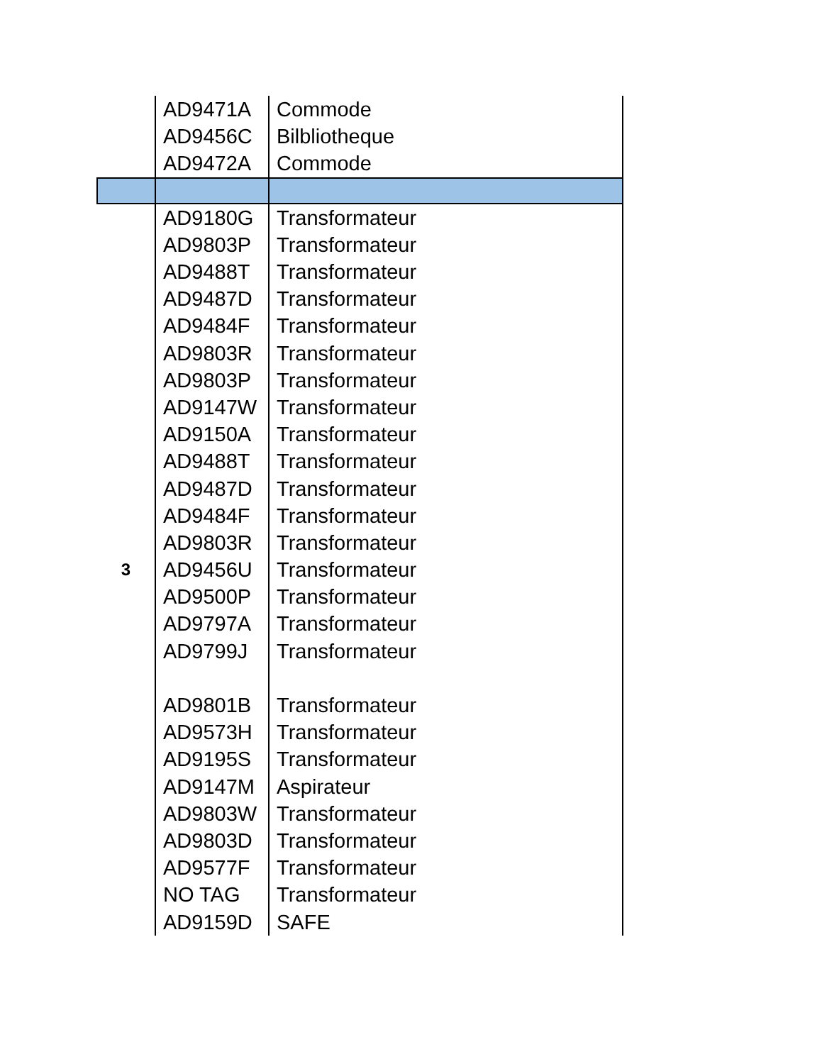| | AD9471A | Commode |
| | AD9456C | Bilbliotheque |
| | AD9472A | Commode |
| | AD9180G | Transformateur |
| | AD9803P | Transformateur |
| | AD9488T | Transformateur |
| | AD9487D | Transformateur |
| | AD9484F | Transformateur |
| | AD9803R | Transformateur |
| | AD9803P | Transformateur |
| | AD9147W | Transformateur |
| | AD9150A | Transformateur |
| | AD9488T | Transformateur |
| | AD9487D | Transformateur |
| | AD9484F | Transformateur |
| | AD9803R | Transformateur |
| 3 | AD9456U | Transformateur |
| | AD9500P | Transformateur |
| | AD9797A | Transformateur |
| | AD9799J | Transformateur |
| | AD9801B | Transformateur |
| | AD9573H | Transformateur |
| | AD9195S | Transformateur |
| | AD9147M | Aspirateur |
| | AD9803W | Transformateur |
| | AD9803D | Transformateur |
| | AD9577F | Transformateur |
| | NO TAG | Transformateur |
| | AD9159D | SAFE |